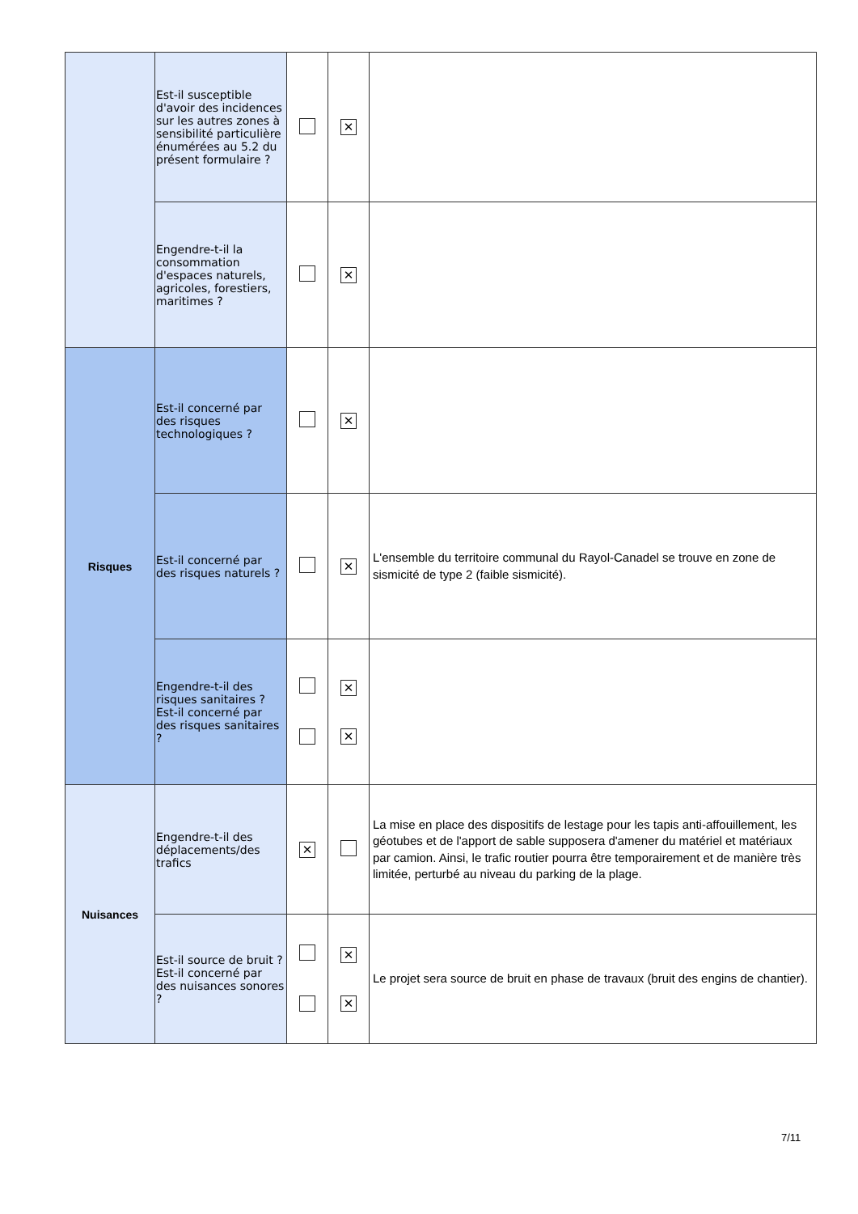| | Est-il susceptible d'avoir des incidences sur les autres zones à sensibilité particulière énumérées au 5.2 du présent formulaire ? | | ✕ | |
| | Engendre-t-il la consommation d'espaces naturels, agricoles, forestiers, maritimes ? | | ✕ | |
| Risques | Est-il concerné par des risques technologiques ? | | ✕ | |
| | Est-il concerné par des risques naturels ? | | ✕ | L'ensemble du territoire communal du Rayol-Canadel se trouve en zone de sismicité de type 2 (faible sismicité). |
| | Engendre-t-il des risques sanitaires ? Est-il concerné par des risques sanitaires ? | | ✕ ✕ | |
| Nuisances | Engendre-t-il des déplacements/des trafics | ✕ | | La mise en place des dispositifs de lestage pour les tapis anti-affouillement, les géotubes et de l'apport de sable supposera d'amener du matériel et matériaux par camion. Ainsi, le trafic routier pourra être temporairement et de manière très limitée, perturbé au niveau du parking de la plage. |
| | Est-il source de bruit ? Est-il concerné par des nuisances sonores ? | | ✕ ✕ | Le projet sera source de bruit en phase de travaux (bruit des engins de chantier). |
7/11